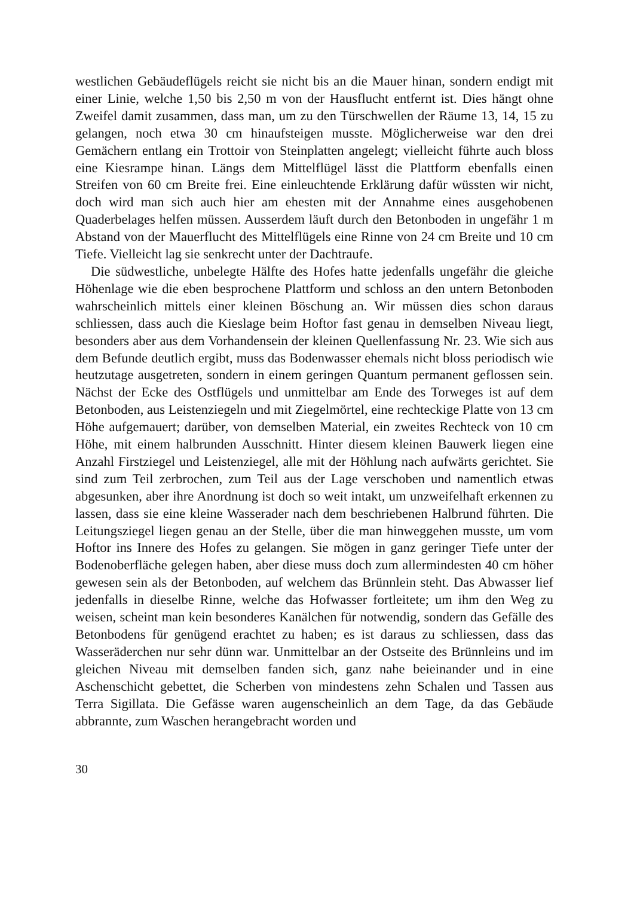westlichen Gebäudeflügels reicht sie nicht bis an die Mauer hinan, sondern endigt mit einer Linie, welche 1,50 bis 2,50 m von der Hausflucht entfernt ist. Dies hängt ohne Zweifel damit zusammen, dass man, um zu den Türschwellen der Räume 13, 14, 15 zu gelangen, noch etwa 30 cm hinaufsteigen musste. Möglicherweise war den drei Gemächern entlang ein Trottoir von Steinplatten angelegt; vielleicht führte auch bloss eine Kiesrampe hinan. Längs dem Mittelflügel lässt die Plattform ebenfalls einen Streifen von 60 cm Breite frei. Eine einleuchtende Erklärung dafür wüssten wir nicht, doch wird man sich auch hier am ehesten mit der Annahme eines ausgehobenen Quaderbelages helfen müssen. Ausserdem läuft durch den Betonboden in ungefähr 1 m Abstand von der Mauerflucht des Mittelflügels eine Rinne von 24 cm Breite und 10 cm Tiefe. Vielleicht lag sie senkrecht unter der Dachtraufe.
Die südwestliche, unbelegte Hälfte des Hofes hatte jedenfalls ungefähr die gleiche Höhenlage wie die eben besprochene Plattform und schloss an den untern Betonboden wahrscheinlich mittels einer kleinen Böschung an. Wir müssen dies schon daraus schliessen, dass auch die Kieslage beim Hoftor fast genau in demselben Niveau liegt, besonders aber aus dem Vorhandensein der kleinen Quellenfassung Nr. 23. Wie sich aus dem Befunde deutlich ergibt, muss das Bodenwasser ehemals nicht bloss periodisch wie heutzutage ausgetreten, sondern in einem geringen Quantum permanent geflossen sein. Nächst der Ecke des Ostflügels und unmittelbar am Ende des Torweges ist auf dem Betonboden, aus Leistenziegeln und mit Ziegelmörtel, eine rechteckige Platte von 13 cm Höhe aufgemauert; darüber, von demselben Material, ein zweites Rechteck von 10 cm Höhe, mit einem halbrunden Ausschnitt. Hinter diesem kleinen Bauwerk liegen eine Anzahl Firstziegel und Leistenziegel, alle mit der Höhlung nach aufwärts gerichtet. Sie sind zum Teil zerbrochen, zum Teil aus der Lage verschoben und namentlich etwas abgesunken, aber ihre Anordnung ist doch so weit intakt, um unzweifelhaft erkennen zu lassen, dass sie eine kleine Wasserader nach dem beschriebenen Halbrund führten. Die Leitungsziegel liegen genau an der Stelle, über die man hinweggehen musste, um vom Hoftor ins Innere des Hofes zu gelangen. Sie mögen in ganz geringer Tiefe unter der Bodenoberfläche gelegen haben, aber diese muss doch zum allermindesten 40 cm höher gewesen sein als der Betonboden, auf welchem das Brünnlein steht. Das Abwasser lief jedenfalls in dieselbe Rinne, welche das Hofwasser fortleitete; um ihm den Weg zu weisen, scheint man kein besonderes Kanälchen für notwendig, sondern das Gefälle des Betonbodens für genügend erachtet zu haben; es ist daraus zu schliessen, dass das Wasseräderchen nur sehr dünn war. Unmittelbar an der Ostseite des Brünnleins und im gleichen Niveau mit demselben fanden sich, ganz nahe beieinander und in eine Aschenschicht gebettet, die Scherben von mindestens zehn Schalen und Tassen aus Terra Sigillata. Die Gefässe waren augenscheinlich an dem Tage, da das Gebäude abbrannte, zum Waschen herangebracht worden und
30